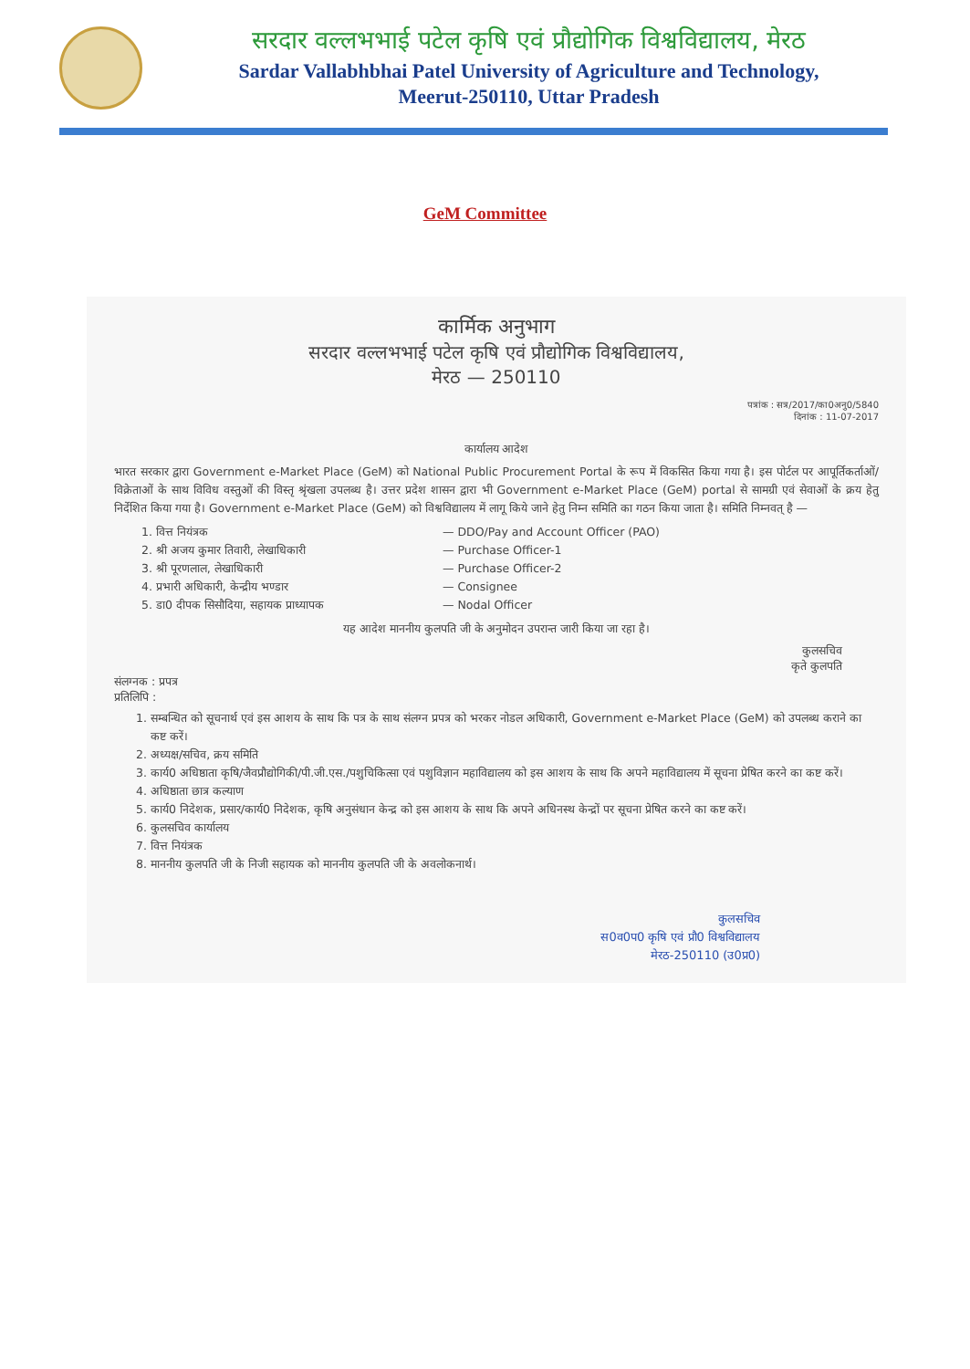सरदार वल्लभभाई पटेल कृषि एवं प्रौद्योगिक विश्वविद्यालय, मेरठ
Sardar Vallabhbhai Patel University of Agriculture and Technology,
Meerut-250110, Uttar Pradesh
GeM Committee
कार्मिक अनुभाग
सरदार वल्लभभाई पटेल कृषि एवं प्रौद्योगिक विश्वविद्यालय,
मेरठ — 250110
पत्रांक : सत्र/2017/का0अनु0/5840
दिनांक : 11-07-2017
कार्यालय आदेश
भारत सरकार द्वारा Government e-Market Place (GeM) को National Public Procurement Portal के रूप में विकसित किया गया है। इस पोर्टल पर आपूर्तिकर्ताओं/विक्रेताओं के साथ विविध वस्तुओं की विस्तृ श्रृंखला उपलब्ध है। उत्तर प्रदेश शासन द्वारा भी Government e-Market Place (GeM) portal से सामग्री एवं सेवाओं के क्रय हेतु निर्देशित किया गया है। Government e-Market Place (GeM) को विश्वविद्यालय में लागू किये जाने हेतु निम्न समिति का गठन किया जाता है। समिति निम्नवत् है —
1. वित्त नियंत्रक — DDO/Pay and Account Officer (PAO)
2. श्री अजय कुमार तिवारी, लेखाधिकारी — Purchase Officer-1
3. श्री पूरणलाल, लेखाधिकारी — Purchase Officer-2
4. प्रभारी अधिकारी, केन्द्रीय भण्डार — Consignee
5. डा0 दीपक सिसौदिया, सहायक प्राध्यापक — Nodal Officer
यह आदेश माननीय कुलपति जी के अनुमोदन उपरान्त जारी किया जा रहा है।
कुलसचिव
कृते कुलपति
संलग्नक : प्रपत्र
प्रतिलिपि :
1. सम्बन्धित को सूचनार्थ एवं इस आशय के साथ कि पत्र के साथ संलग्न प्रपत्र को भरकर नोडल अधिकारी, Government e-Market Place (GeM) को उपलब्ध कराने का कष्ट करें।
2. अध्यक्ष/सचिव, क्रय समिति
3. कार्य0 अधिष्ठाता कृषि/जैवप्रौद्योगिकी/पी.जी.एस./पशुचिकित्सा एवं पशुविज्ञान महाविद्यालय को इस आशय के साथ कि अपने महाविद्यालय में सूचना प्रेषित करने का कष्ट करें।
4. अधिष्ठाता छात्र कल्याण
5. कार्य0 निदेशक, प्रसार/कार्य0 निदेशक, कृषि अनुसंधान केन्द्र को इस आशय के साथ कि अपने अधिनस्थ केन्द्रों पर सूचना प्रेषित करने का कष्ट करें।
6. कुलसचिव कार्यालय
7. वित्त नियंत्रक
8. माननीय कुलपति जी के निजी सहायक को माननीय कुलपति जी के अवलोकनार्थ।
कुलसचिव
स0व0प0 कृषि एवं प्रौ0 विश्वविद्यालय
मेरठ-250110 (उ0प्र0)